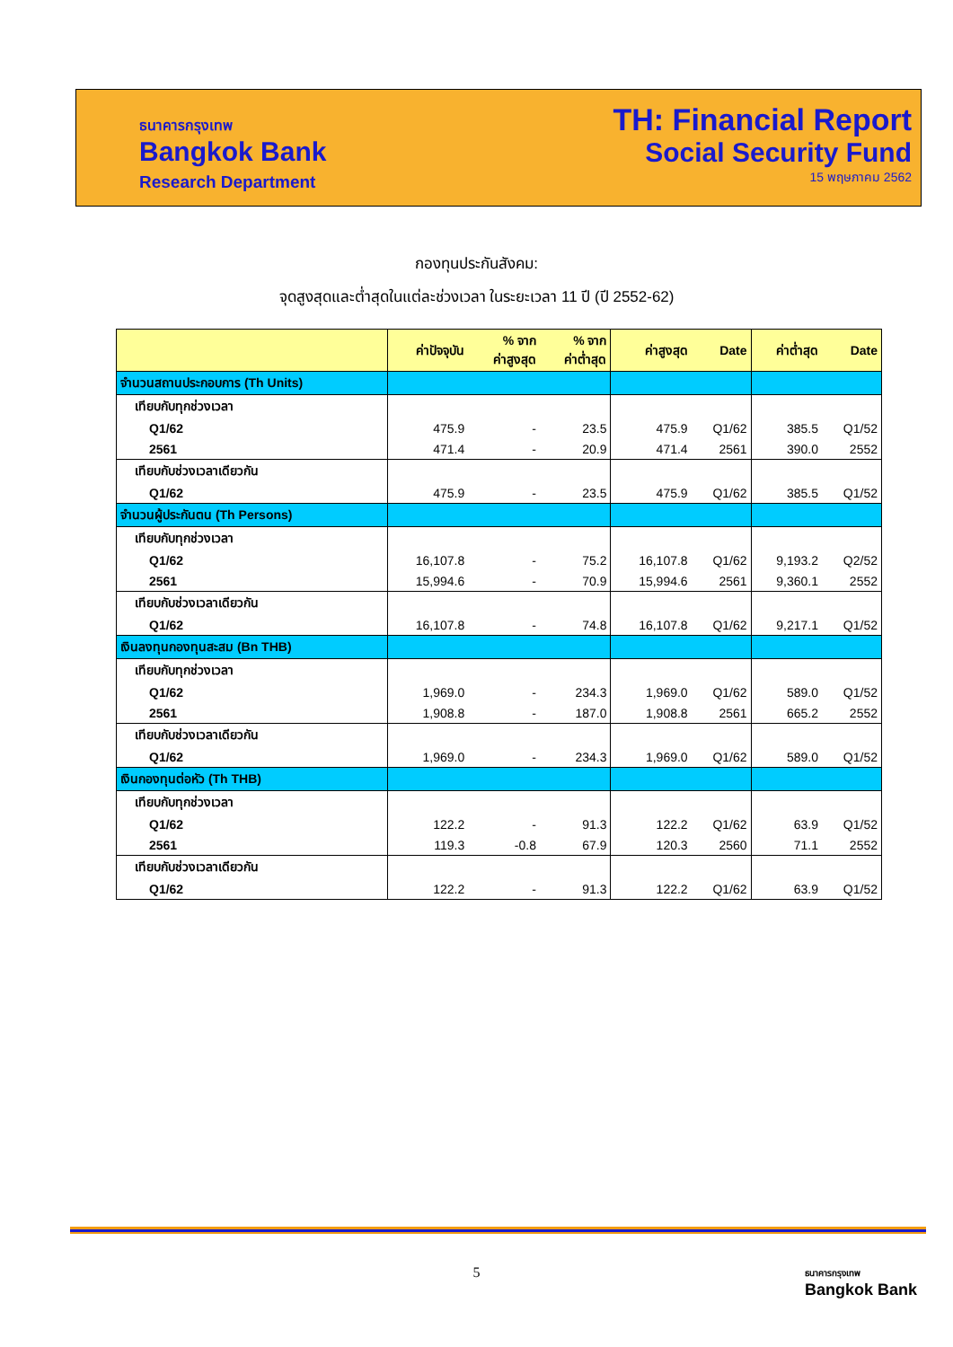ธนาคารกรุงเทพ
Bangkok Bank
Research Department
TH: Financial Report
Social Security Fund
15 พฤษภาคม 2562
กองทุนประกันสังคม:
จุดสูงสุดและต่ำสุดในแต่ละช่วงเวลา ในระยะเวลา 11 ปี (ปี 2552-62)
| | ค่าปัจจุบัน | % จาก ค่าสูงสุด | % จาก ค่าต่ำสุด | ค่าสูงสุด | Date | ค่าต่ำสุด | Date |
| --- | --- | --- | --- | --- | --- | --- | --- |
| จำนวนสถานประกอบการ (Th Units) | | | | | | | |
| เทียบกับทุกช่วงเวลา | | | | | | | |
| Q1/62 | 475.9 | - | 23.5 | 475.9 | Q1/62 | 385.5 | Q1/52 |
| 2561 | 471.4 | - | 20.9 | 471.4 | 2561 | 390.0 | 2552 |
| เทียบกับช่วงเวลาเดียวกัน | | | | | | | |
| Q1/62 | 475.9 | - | 23.5 | 475.9 | Q1/62 | 385.5 | Q1/52 |
| จำนวนผู้ประกันตน (Th Persons) | | | | | | | |
| เทียบกับทุกช่วงเวลา | | | | | | | |
| Q1/62 | 16,107.8 | - | 75.2 | 16,107.8 | Q1/62 | 9,193.2 | Q2/52 |
| 2561 | 15,994.6 | - | 70.9 | 15,994.6 | 2561 | 9,360.1 | 2552 |
| เทียบกับช่วงเวลาเดียวกัน | | | | | | | |
| Q1/62 | 16,107.8 | - | 74.8 | 16,107.8 | Q1/62 | 9,217.1 | Q1/52 |
| เงินลงทุนกองทุนสะสม (Bn THB) | | | | | | | |
| เทียบกับทุกช่วงเวลา | | | | | | | |
| Q1/62 | 1,969.0 | - | 234.3 | 1,969.0 | Q1/62 | 589.0 | Q1/52 |
| 2561 | 1,908.8 | - | 187.0 | 1,908.8 | 2561 | 665.2 | 2552 |
| เทียบกับช่วงเวลาเดียวกัน | | | | | | | |
| Q1/62 | 1,969.0 | - | 234.3 | 1,969.0 | Q1/62 | 589.0 | Q1/52 |
| เงินกองทุนต่อหัว (Th THB) | | | | | | | |
| เทียบกับทุกช่วงเวลา | | | | | | | |
| Q1/62 | 122.2 | - | 91.3 | 122.2 | Q1/62 | 63.9 | Q1/52 |
| 2561 | 119.3 | -0.8 | 67.9 | 120.3 | 2560 | 71.1 | 2552 |
| เทียบกับช่วงเวลาเดียวกัน | | | | | | | |
| Q1/62 | 122.2 | - | 91.3 | 122.2 | Q1/62 | 63.9 | Q1/52 |
5
ธนาคารกรุงเทพ
Bangkok Bank